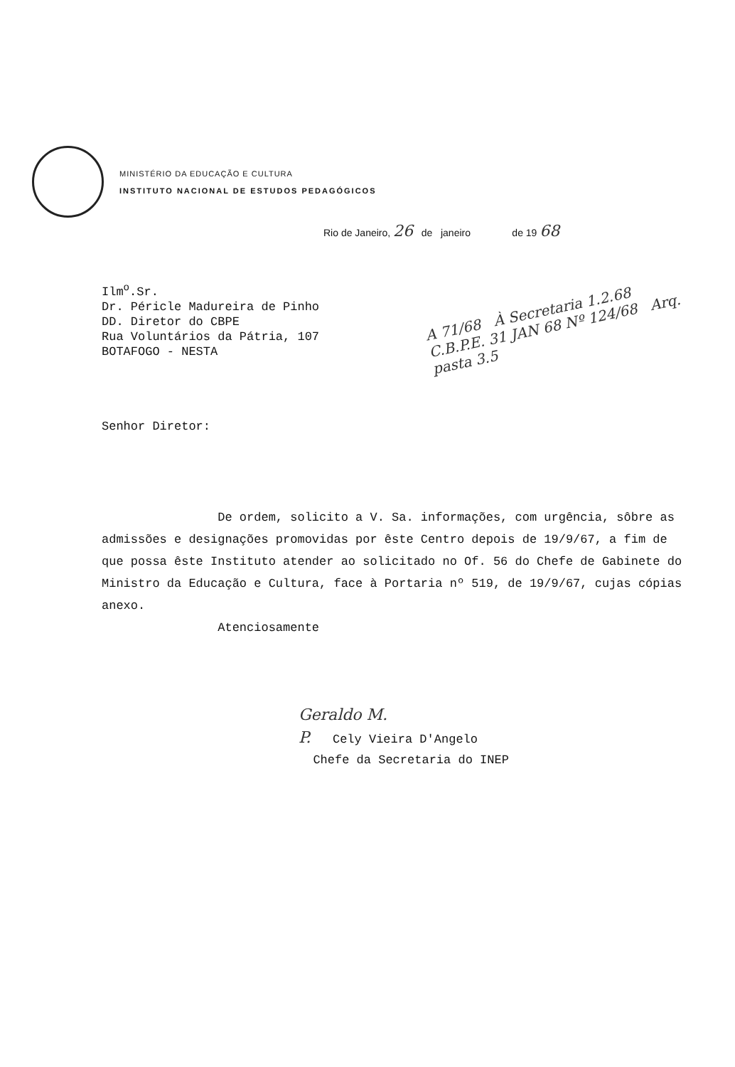MINISTÉRIO DA EDUCAÇÃO E CULTURA
INSTITUTO NACIONAL DE ESTUDOS PEDAGÓGICOS
Rio de Janeiro, 26 de janeiro de 19 68
Ilm<sup>o</sup>.Sr.
Dr. Péricle Madureira de Pinho
DD. Diretor do CBPE
Rua Voluntários da Pátria, 107
BOTAFOGO - NESTA
A 71/68 À Secretaria 1.2.68 C.B.P.E. 31 JAN 68 Nº 124/68 Arq. pasta 3.5
Senhor Diretor:
De ordem, solicito a V. Sa. informações, com urgência, sôbre as admissões e designações promovidas por êste Centro depois de 19/9/67, a fim de que possa êste Instituto atender ao solicitado no Of. 56 do Chefe de Gabinete do Ministro da Educação e Cultura, face à Portaria nº 519, de 19/9/67, cujas cópias anexo.
Atenciosamente
Geraldo M.
P. Cely Vieira D'Angelo
Chefe da Secretaria do INEP